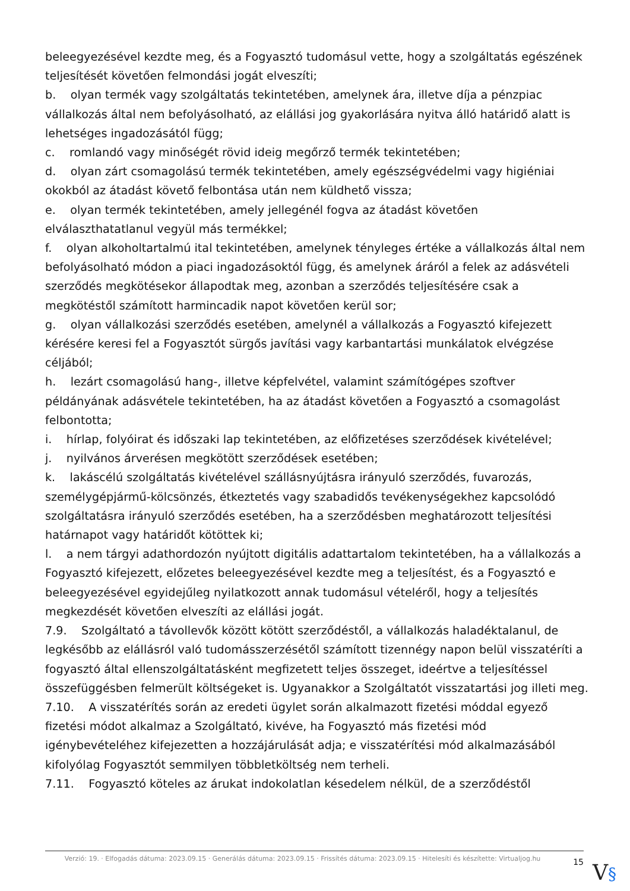beleegyezésével kezdte meg, és a Fogyasztó tudomásul vette, hogy a szolgáltatás egészének teljesítését követően felmondási jogát elveszíti;
b. olyan termék vagy szolgáltatás tekintetében, amelynek ára, illetve díja a pénzpiac vállalkozás által nem befolyásolható, az elállási jog gyakorlására nyitva álló határidő alatt is lehetséges ingadozásától függ;
c. romlandó vagy minőségét rövid ideig megőrző termék tekintetében;
d. olyan zárt csomagolású termék tekintetében, amely egészségvédelmi vagy higiéniai okokból az átadást követő felbontása után nem küldhető vissza;
e. olyan termék tekintetében, amely jellegénél fogva az átadást követően elválaszthatatlanul vegyül más termékkel;
f. olyan alkoholtartalmú ital tekintetében, amelynek tényleges értéke a vállalkozás által nem befolyásolható módon a piaci ingadozásoktól függ, és amelynek áráról a felek az adásvételi szerződés megkötésekor állapodtak meg, azonban a szerződés teljesítésére csak a megkötéstől számított harmincadik napot követően kerül sor;
g. olyan vállalkozási szerződés esetében, amelynél a vállalkozás a Fogyasztó kifejezett kérésére keresi fel a Fogyasztót sürgős javítási vagy karbantartási munkálatok elvégzése céljából;
h. lezárt csomagolású hang-, illetve képfelvétel, valamint számítógépes szoftver példányának adásvétele tekintetében, ha az átadást követően a Fogyasztó a csomagolást felbontotta;
i. hírlap, folyóirat és időszaki lap tekintetében, az előfizetéses szerződések kivételével;
j. nyilvános árverésen megkötött szerződések esetében;
k. lakáscélú szolgáltatás kivételével szállásnyújtásra irányuló szerződés, fuvarozás, személygépjármű-kölcsönzés, étkeztetés vagy szabadidős tevékenységekhez kapcsolódó szolgáltatásra irányuló szerződés esetében, ha a szerződésben meghatározott teljesítési határnapot vagy határidőt kötöttek ki;
l. a nem tárgyi adathordozón nyújtott digitális adattartalom tekintetében, ha a vállalkozás a Fogyasztó kifejezett, előzetes beleegyezésével kezdte meg a teljesítést, és a Fogyasztó e beleegyezésével egyidejűleg nyilatkozott annak tudomásul vételéről, hogy a teljesítés megkezdését követően elveszíti az elállási jogát.
7.9. Szolgáltató a távollevők között kötött szerződéstől, a vállalkozás haladéktalanul, de legkésőbb az elállásról való tudomásszerzésétől számított tizennégy napon belül visszatéríti a fogyasztó által ellenszolgáltatásként megfizetett teljes összeget, ideértve a teljesítéssel összefüggésben felmerült költségeket is. Ugyanakkor a Szolgáltatót visszatartási jog illeti meg.
7.10. A visszatérítés során az eredeti ügylet során alkalmazott fizetési móddal egyező fizetési módot alkalmaz a Szolgáltató, kivéve, ha Fogyasztó más fizetési mód igénybevételéhez kifejezetten a hozzájárulását adja; e visszatérítési mód alkalmazásából kifolyólag Fogyasztót semmilyen többletköltség nem terheli.
7.11. Fogyasztó köteles az árukat indokolatlan késedelem nélkül, de a szerződéstől
Verzió: 19. · Elfogadás dátuma: 2023.09.15 · Generálás dátuma: 2023.09.15 · Frissítés dátuma: 2023.09.15 · Hitelesíti és készítette: Virtualjog.hu
15
V§